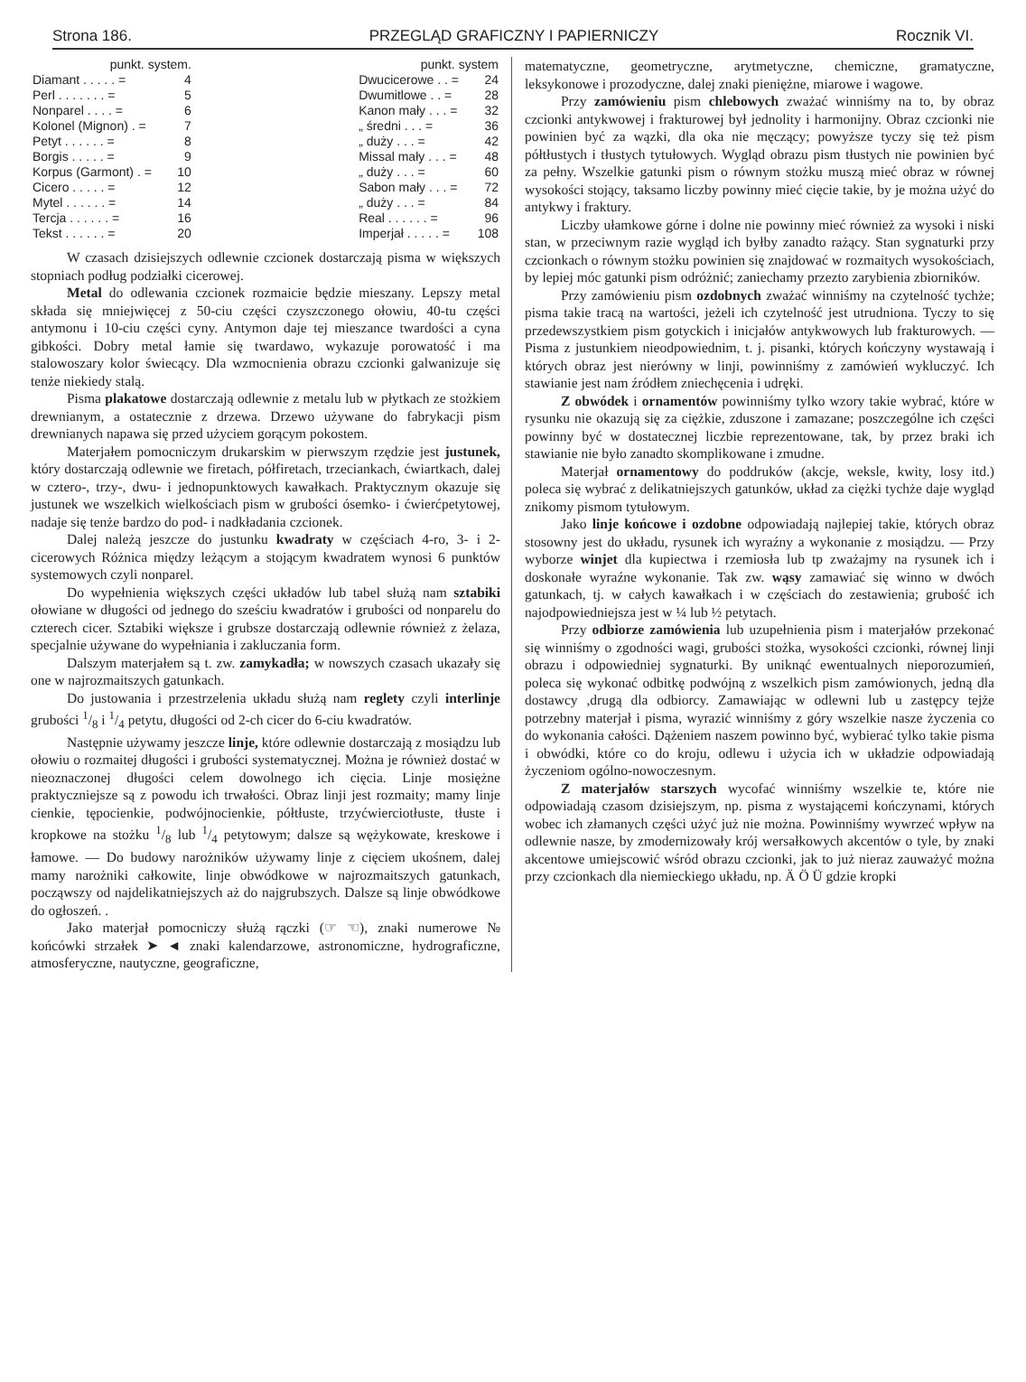Strona 186. PRZEGLĄD GRAFICZNY I PAPIERNICZY Rocznik VI.
| punkt. system. | |
| --- | --- |
| Diamant . . . . . = | 4 |
| Perl . . . . . . . = | 5 |
| Nonparel . . . . = | 6 |
| Kolonel (Mignon) . = | 7 |
| Petyt . . . . . . = | 8 |
| Borgis . . . . . = | 9 |
| Korpus (Garmont) . = | 10 |
| Cicero . . . . . = | 12 |
| Mytel . . . . . . = | 14 |
| Tercja . . . . . . = | 16 |
| Tekst . . . . . . = | 20 |
| punkt. system | |
| --- | --- |
| Dwucicerowe . . = | 24 |
| Dwumitlowe . . = | 28 |
| Kanon mały . . . = | 32 |
| „ średni . . . = | 36 |
| „ duży . . . = | 42 |
| Missal mały . . . = | 48 |
| „ duży . . . = | 60 |
| Sabon mały . . . = | 72 |
| „ duży . . . = | 84 |
| Real . . . . . . = | 96 |
| Imperjał . . . . . = | 108 |
W czasach dzisiejszych odlewnie czcionek dostarczają pisma w większych stopniach podług podziałki cicerowej.
Metal do odlewania czcionek rozmaicie będzie mieszany. Lepszy metal składa się mniejwięcej z 50-ciu części czyszczonego ołowiu, 40-tu części antymonu i 10-ciu części cyny. Antymon daje tej mieszance twardości a cyna gibkości. Dobry metal łamie się twardawo, wykazuje porowatość i ma stalowoszary kolor świecący. Dla wzmocnienia obrazu czcionki galwanizuje się tenże niekiedy stalą.
Pisma plakatowe dostarczają odlewnie z metalu lub w płytkach ze stożkiem drewnianym, a ostatecznie z drzewa. Drzewo używane do fabrykacji pism drewnianych napawa się przed użyciem gorącym pokostem.
Materjałem pomocniczym drukarskim w pierwszym rzędzie jest justunek, który dostarczają odlewnie we firetach, półfiretach, trzeciankach, ćwiartkach, dalej w cztero-, trzy-, dwu- i jednopunktowych kawałkach. Praktycznym okazuje się justunek we wszelkich wielkościach pism w grubości ósemko- i ćwierćpetytowej, nadaje się tenże bardzo do pod- i nadkładania czcionek.
Dalej należą jeszcze do justunku kwadraty w częściach 4-ro, 3- i 2-cicerowych Różnica między leżącym a stojącym kwadratem wynosi 6 punktów systemowych czyli nonparel.
Do wypełnienia większych części układów lub tabel służą nam sztabiki ołowiane w długości od jednego do sześciu kwadratów i grubości od nonparelu do czterech cicer. Sztabiki większe i grubsze dostarczają odlewnie również z żelaza, specjalnie używane do wypełniania i zakluczania form.
Dalszym materjałem są t. zw. zamykadła; w nowszych czasach ukazały się one w najrozmaitszych gatunkach.
Do justowania i przestrzelenia układu służą nam reglety czyli interlinje grubości 1/8 i 1/4 petytu, długości od 2-ch cicer do 6-ciu kwadratów.
Następnie używamy jeszcze linje, które odlewnie dostarczają z mosiądzu lub ołowiu o rozmaitej długości i grubości systematycznej. Można je również dostać w nieoznaczonej długości celem dowolnego ich cięcia. Linje mosiężne praktyczniejsze są z powodu ich trwałości. Obraz linji jest rozmaity; mamy linje cienkie, tępocienkie, podwójnocienkie, półtłuste, trzyćwierciotłuste, tłuste i kropkowe na stożku 1/8 lub 1/4 petytowym; dalsze są wężykowate, kreskowe i łamowe. — Do budowy narożników używamy linje z cięciem ukośnem, dalej mamy narożniki całkowite, linje obwódkowe w najrozmaitszych gatunkach, począwszy od najdelikatniejszych aż do najgrubszych. Dalsze są linje obwódkowe do ogłoszeń. .
Jako materjał pomocniczy służą rączki (☞ ☜), znaki numerowe № końcówki strzałek ➤ ◄ znaki kalendarzowe, astronomiczne, hydrograficzne, atmosferyczne, nautyczne, geograficzne,
matematyczne, geometryczne, arytmetyczne, chemiczne, gramatyczne, leksykonowe i prozodyczne, dalej znaki pieniężne, miarowe i wagowe.
Przy zamówieniu pism chlebowych zważać winniśmy na to, by obraz czcionki antykwowej i frakturowej był jednolity i harmonijny. Obraz czcionki nie powinien być za wązki, dla oka nie męczący; powyższe tyczy się też pism półtłustych i tłustych tytułowych. Wygląd obrazu pism tłustych nie powinien być za pełny. Wszelkie gatunki pism o równym stożku muszą mieć obraz w równej wysokości stojący, taksamo liczby powinny mieć cięcie takie, by je można użyć do antykwy i fraktury.
Liczby ułamkowe górne i dolne nie powinny mieć również za wysoki i niski stan, w przeciwnym razie wygląd ich byłby zanadto rażący. Stan sygnaturki przy czcionkach o równym stożku powinien się znajdować w rozmaitych wysokościach, by lepiej móc gatunki pism odróżnić; zaniechamy przezto zarybienia zbiorników.
Przy zamówieniu pism ozdobnych zważać winniśmy na czytelność tychże; pisma takie tracą na wartości, jeżeli ich czytelność jest utrudniona. Tyczy to się przedewszystkiem pism gotyckich i inicjałów antykwowych lub frakturowych. — Pisma z justunkiem nieodpowiednim, t. j. pisanki, których kończyny wystawają i których obraz jest nierówny w linji, powinniśmy z zamówień wykluczyć. Ich stawianie jest nam źródłem zniechęcenia i udręki.
Z obwódek i ornamentów powinniśmy tylko wzory takie wybrać, które w rysunku nie okazują się za ciężkie, zduszone i zamazane; poszczególne ich części powinny być w dostatecznej liczbie reprezentowane, tak, by przez braki ich stawianie nie było zanadto skomplikowane i zmudne.
Materjał ornamentowy do poddruków (akcje, weksle, kwity, losy itd.) poleca się wybrać z delikatniejszych gatunków, układ za ciężki tychże daje wygląd znikomy pismom tytułowym.
Jako linje końcowe i ozdobne odpowiadają najlepiej takie, których obraz stosowny jest do układu, rysunek ich wyraźny a wykonanie z mosiądzu. — Przy wyborze winjet dla kupiectwa i rzemiosła lub tp zważajmy na rysunek ich i doskonałe wyraźne wykonanie. Tak zw. wąsy zamawiać się winno w dwóch gatunkach, tj. w całych kawałkach i w częściach do zestawienia; grubość ich najodpowiedniejsza jest w ¼ lub ½ petytach.
Przy odbiorze zamówienia lub uzupełnienia pism i materjałów przekonać się winniśmy o zgodności wagi, grubości stożka, wysokości czcionki, równej linji obrazu i odpowiedniej sygnaturki. By uniknąć ewentualnych nieporozumień, poleca się wykonać odbitkę podwójną z wszelkich pism zamówionych, jedną dla dostawcy ,drugą dla odbiorcy. Zamawiając w odlewni lub u zastępcy tejże potrzebny materjał i pisma, wyrazić winniśmy z góry wszelkie nasze życzenia co do wykonania całości. Dążeniem naszem powinno być, wybierać tylko takie pisma i obwódki, które co do kroju, odlewu i użycia ich w układzie odpowiadają życzeniom ogólno-nowoczesnym.
Z materjałów starszych wycofać winniśmy wszelkie te, które nie odpowiadają czasom dzisiejszym, np. pisma z wystającemi kończynami, których wobec ich złamanych części użyć już nie można. Powinniśmy wywrzeć wpływ na odlewnie nasze, by zmodernizowały krój wersałkowych akcentów o tyle, by znaki akcentowe umiejscowić wśród obrazu czcionki, jak to już nieraz zauważyć można przy czcionkach dla niemieckiego układu, np. Ä Ö Ü gdzie kropki